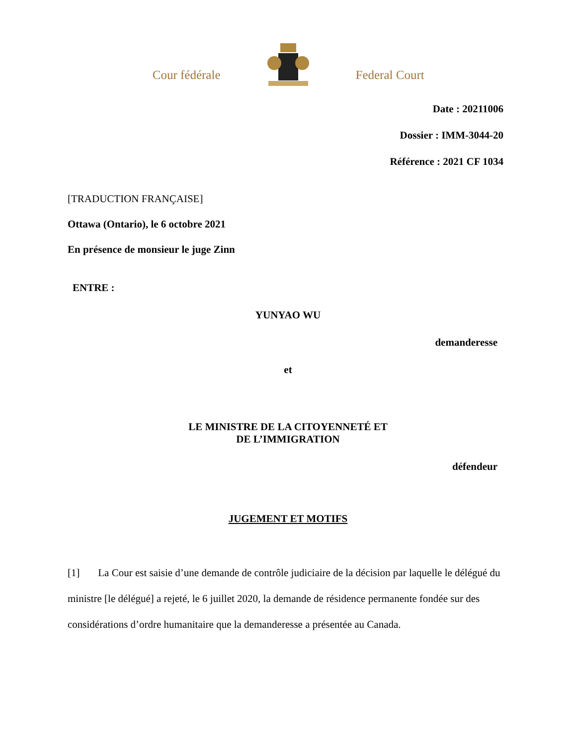Cour fédérale
Federal Court
Date : 20211006
Dossier : IMM-3044-20
Référence : 2021 CF 1034
[TRADUCTION FRANÇAISE]
Ottawa (Ontario), le 6 octobre 2021
En présence de monsieur le juge Zinn
ENTRE :
YUNYAO WU
demanderesse
et
LE MINISTRE DE LA CITOYENNETÉ ET
DE L’IMMIGRATION
défendeur
JUGEMENT ET MOTIFS
[1] La Cour est saisie d’une demande de contrôle judiciaire de la décision par laquelle le délégué du ministre [le délégué] a rejeté, le 6 juillet 2020, la demande de résidence permanente fondée sur des considérations d’ordre humanitaire que la demanderesse a présentée au Canada.